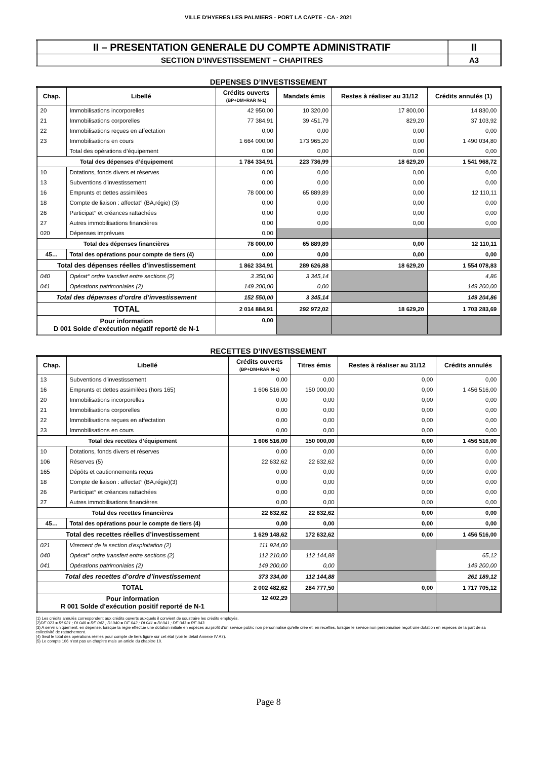VILLE D'HYERES LES PALMIERS - PORT LA CAPTE - CA - 2021
| II – PRESENTATION GENERALE DU COMPTE ADMINISTRATIF | II |
| SECTION D’INVESTISSEMENT – CHAPITRES | A3 |
DEPENSES D’INVESTISSEMENT
| Chap. | Libellé | Crédits ouverts (BP+DM+RAR N-1) | Mandats émis | Restes à réaliser au 31/12 | Crédits annulés (1) |
| --- | --- | --- | --- | --- | --- |
| 20 | Immobilisations incorporelles | 42 950,00 | 10 320,00 | 17 800,00 | 14 830,00 |
| 21 | Immobilisations corporelles | 77 384,91 | 39 451,79 | 829,20 | 37 103,92 |
| 22 | Immobilisations reçues en affectation | 0,00 | 0,00 | 0,00 | 0,00 |
| 23 | Immobilisations en cours | 1 664 000,00 | 173 965,20 | 0,00 | 1 490 034,80 |
| | Total des opérations d’équipement | 0,00 | 0,00 | 0,00 | 0,00 |
| Total des dépenses d’équipement | | 1 784 334,91 | 223 736,99 | 18 629,20 | 1 541 968,72 |
| 10 | Dotations, fonds divers et réserves | 0,00 | 0,00 | 0,00 | 0,00 |
| 13 | Subventions d'investissement | 0,00 | 0,00 | 0,00 | 0,00 |
| 16 | Emprunts et dettes assimilées | 78 000,00 | 65 889,89 | 0,00 | 12 110,11 |
| 18 | Compte de liaison : affectat° (BA,régie) (3) | 0,00 | 0,00 | 0,00 | 0,00 |
| 26 | Participat° et créances rattachées | 0,00 | 0,00 | 0,00 | 0,00 |
| 27 | Autres immobilisations financières | 0,00 | 0,00 | 0,00 | 0,00 |
| 020 | Dépenses imprévues | 0,00 | | | |
| Total des dépenses financières | | 78 000,00 | 65 889,89 | 0,00 | 12 110,11 |
| 45… | Total des opérations pour compte de tiers (4) | 0,00 | 0,00 | 0,00 | 0,00 |
| Total des dépenses réelles d’investissement | | 1 862 334,91 | 289 626,88 | 18 629,20 | 1 554 078,83 |
| 040 | Opérat° ordre transfert entre sections (2) | 3 350,00 | 3 345,14 | | 4,86 |
| 041 | Opérations patrimoniales (2) | 149 200,00 | 0,00 | | 149 200,00 |
| Total des dépenses d’ordre d’investissement | | 152 550,00 | 3 345,14 | | 149 204,86 |
| TOTAL | | 2 014 884,91 | 292 972,02 | 18 629,20 | 1 703 283,69 |
| Pour information D 001 Solde d’exécution négatif reporté de N-1 | | 0,00 | | | |
RECETTES D’INVESTISSEMENT
| Chap. | Libellé | Crédits ouverts (BP+DM+RAR N-1) | Titres émis | Restes à réaliser au 31/12 | Crédits annulés |
| --- | --- | --- | --- | --- | --- |
| 13 | Subventions d'investissement | 0,00 | 0,00 | 0,00 | 0,00 |
| 16 | Emprunts et dettes assimilées (hors 165) | 1 606 516,00 | 150 000,00 | 0,00 | 1 456 516,00 |
| 20 | Immobilisations incorporelles | 0,00 | 0,00 | 0,00 | 0,00 |
| 21 | Immobilisations corporelles | 0,00 | 0,00 | 0,00 | 0,00 |
| 22 | Immobilisations reçues en affectation | 0,00 | 0,00 | 0,00 | 0,00 |
| 23 | Immobilisations en cours | 0,00 | 0,00 | 0,00 | 0,00 |
| Total des recettes d’équipement | | 1 606 516,00 | 150 000,00 | 0,00 | 1 456 516,00 |
| 10 | Dotations, fonds divers et réserves | 0,00 | 0,00 | 0,00 | 0,00 |
| 106 | Réserves (5) | 22 632,62 | 22 632,62 | 0,00 | 0,00 |
| 165 | Dépôts et cautionnements reçus | 0,00 | 0,00 | 0,00 | 0,00 |
| 18 | Compte de liaison : affectat° (BA,régie)(3) | 0,00 | 0,00 | 0,00 | 0,00 |
| 26 | Participat° et créances rattachées | 0,00 | 0,00 | 0,00 | 0,00 |
| 27 | Autres immobilisations financières | 0,00 | 0,00 | 0,00 | 0,00 |
| Total des recettes financières | | 22 632,62 | 22 632,62 | 0,00 | 0,00 |
| 45… | Total des opérations pour le compte de tiers (4) | 0,00 | 0,00 | 0,00 | 0,00 |
| Total des recettes réelles d’investissement | | 1 629 148,62 | 172 632,62 | 0,00 | 1 456 516,00 |
| 021 | Virement de la section d'exploitation (2) | 111 924,00 | | | |
| 040 | Opérat° ordre transfert entre sections (2) | 112 210,00 | 112 144,88 | | 65,12 |
| 041 | Opérations patrimoniales (2) | 149 200,00 | 0,00 | | 149 200,00 |
| Total des recettes d’ordre d’investissement | | 373 334,00 | 112 144,88 | | 261 189,12 |
| TOTAL | | 2 002 482,62 | 284 777,50 | 0,00 | 1 717 705,12 |
| Pour information R 001 Solde d’exécution positif reporté de N-1 | | 12 402,29 | | | |
(1) Les crédits annulés correspondent aux crédits ouverts auxquels il convient de soustraire les crédits employés.
(2)DE 023 = RI 021 ; DI 040 = RE 042 ; RI 040 = DE 042 ; DI 041 = RI 041 ; DE 043 = RE 043.
(3) A servir uniquement, en dépense, lorsque la régie effectue une dotation initiale en espèces au profit d’un service public non personnalisé qu’elle crée et, en recettes, lorsque le service non personnalisé reçoit une dotation en espèces de la part de sa collectivité de rattachement.
(4) Seul le total des opérations réelles pour compte de tiers figure sur cet état (voir le détail Annexe IV A7).
(5) Le compte 106 n’est pas un chapitre mais un article du chapitre 10.
Page 8